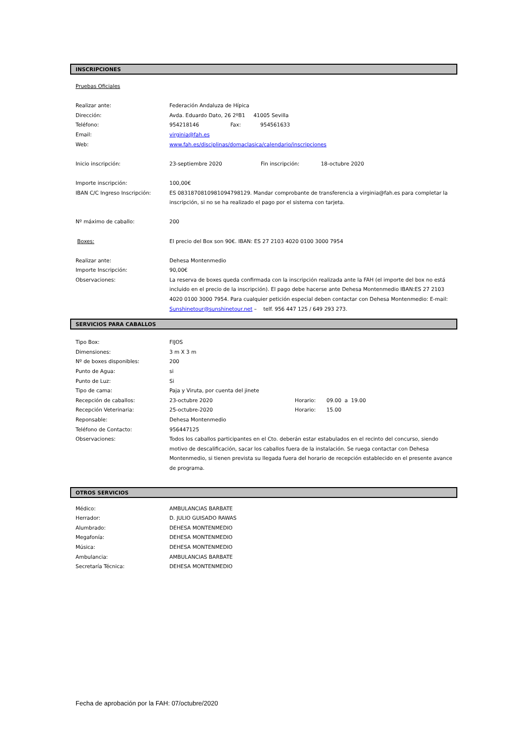INSCRIPCIONES
Pruebas Oficiales
Realizar ante: Federación Andaluza de Hípica
Dirección: Avda. Eduardo Dato, 26 2ºB1 41005 Sevilla
Teléfono: 954218146 Fax: 954561633
Email: virginia@fah.es
Web: www.fah.es/disciplinas/domaclasica/calendario/inscripciones
Inicio inscripción: 23-septiembre 2020 Fin inscripción: 18-octubre 2020
Importe inscripción: 100,00€
IBAN C/C Ingreso Inscripción: ES 0831870810981094798129. Mandar comprobante de transferencia a virginia@fah.es para completar la inscripción, si no se ha realizado el pago por el sistema con tarjeta.
Nº máximo de caballo: 200
Boxes: El precio del Box son 90€. IBAN: ES 27 2103 4020 0100 3000 7954
Realizar ante: Dehesa Montenmedio
Importe Inscripción: 90,00€
Observaciones: La reserva de boxes queda confirmada con la inscripción realizada ante la FAH (el importe del box no está incluido en el precio de la inscripción). El pago debe hacerse ante Dehesa Montenmedio IBAN:ES 27 2103 4020 0100 3000 7954. Para cualquier petición especial deben contactar con Dehesa Montenmedio: E-mail: Sunshinetour@sunshinetour.net – telf. 956 447 125 / 649 293 273.
SERVICIOS PARA CABALLOS
Tipo Box: FIJOS
Dimensiones: 3 m X 3 m
Nº de boxes disponibles: 200
Punto de Agua: si
Punto de Luz: Si
Tipo de cama: Paja y Viruta, por cuenta del jinete
Recepción de caballos: 23-octubre 2020 Horario: 09.00 a 19.00
Recepción Veterinaria: 25-octubre-2020 Horario: 15.00
Reponsable: Dehesa Montenmedio
Teléfono de Contacto: 956447125
Observaciones: Todos los caballos participantes en el Cto. deberán estar estabulados en el recinto del concurso, siendo motivo de descalificación, sacar los caballos fuera de la instalación. Se ruega contactar con Dehesa Montenmedio, si tienen prevista su llegada fuera del horario de recepción establecido en el presente avance de programa.
OTROS SERVICIOS
Médico: AMBULANCIAS BARBATE
Herrador: D. JULIO GUISADO RAWAS
Alumbrado: DEHESA MONTENMEDIO
Megafonía: DEHESA MONTENMEDIO
Música: DEHESA MONTENMEDIO
Ambulancia: AMBULANCIAS BARBATE
Secretaría Técnica: DEHESA MONTENMEDIO
Fecha de aprobación por la FAH: 07/octubre/2020